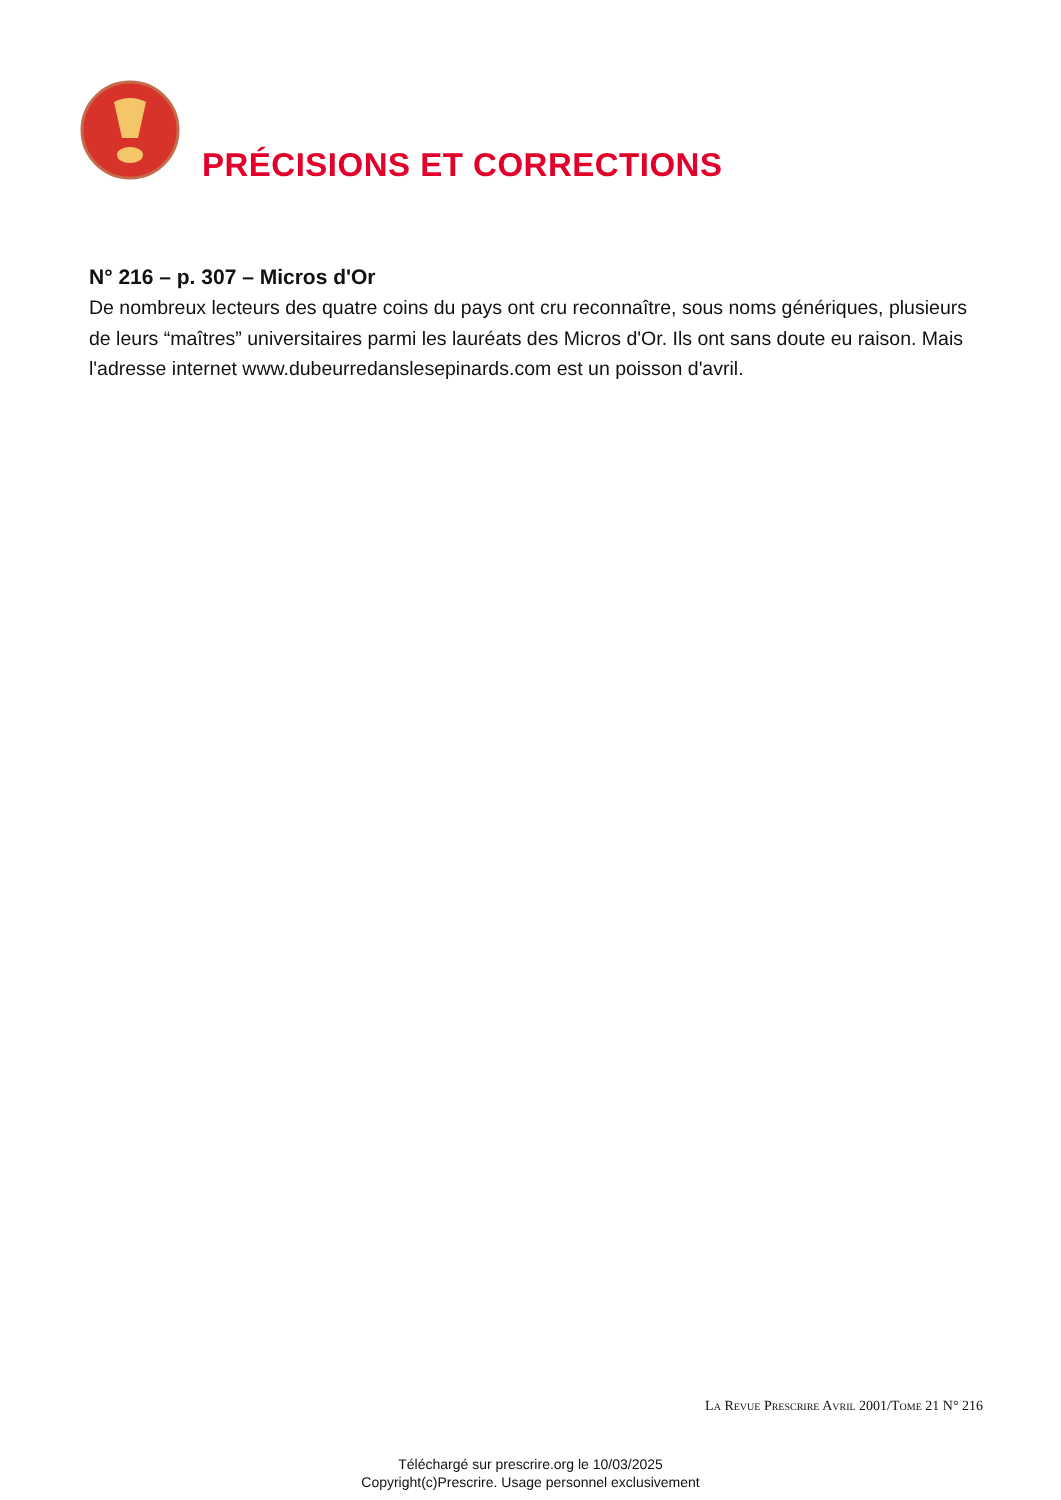PRÉCISIONS ET CORRECTIONS
N° 216 – p. 307 – Micros d'Or
De nombreux lecteurs des quatre coins du pays ont cru reconnaître, sous noms génériques, plusieurs de leurs “maîtres” universitaires parmi les lauréats des Micros d'Or. Ils ont sans doute eu raison. Mais l'adresse internet www.dubeurredanslesepinards.com est un poisson d'avril.
La Revue Prescrire Avril 2001/Tome 21 N° 216
Téléchargé sur prescrire.org le 10/03/2025
Copyright(c)Prescrire. Usage personnel exclusivement